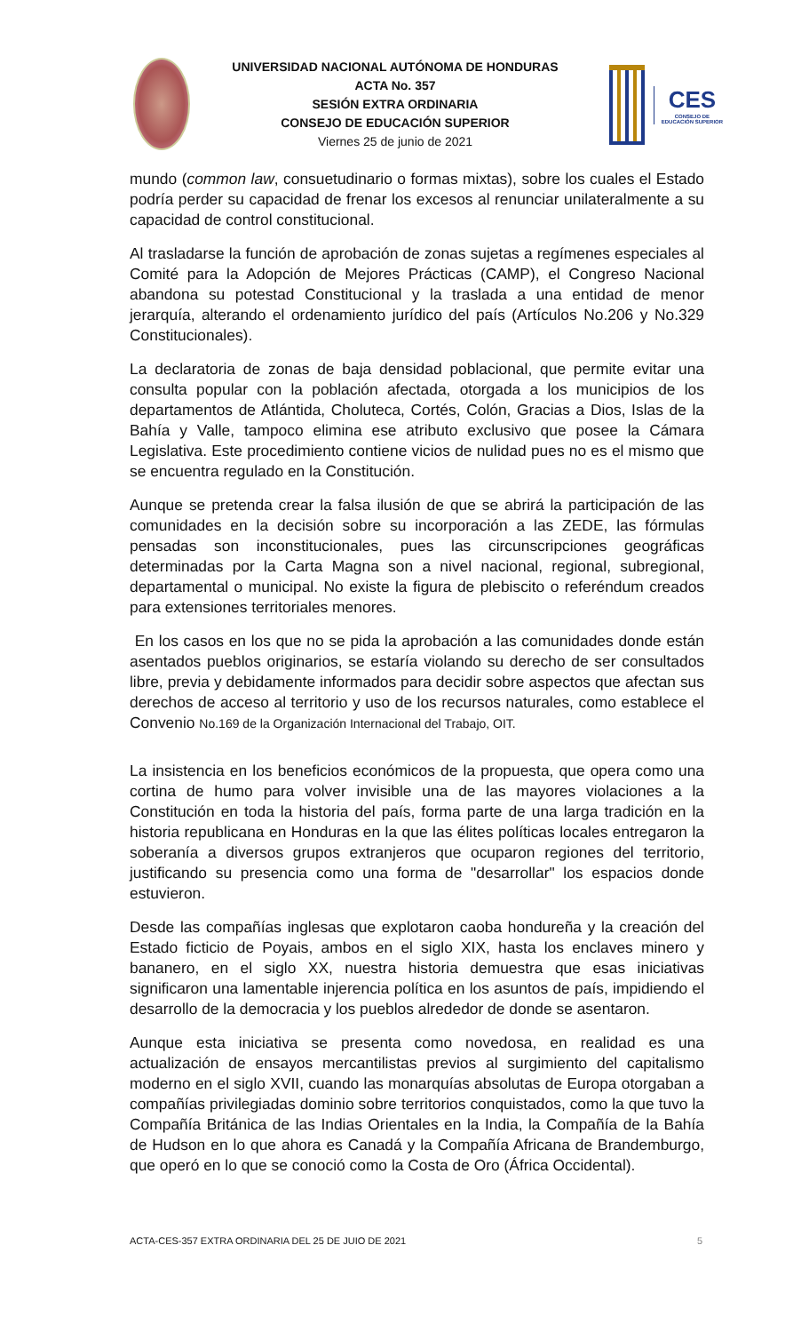UNIVERSIDAD NACIONAL AUTÓNOMA DE HONDURAS
ACTA No. 357
SESIÓN EXTRA ORDINARIA
CONSEJO DE EDUCACIÓN SUPERIOR
Viernes 25 de junio de 2021
CES
CONSEJO DE EDUCACIÓN SUPERIOR
mundo (common law, consuetudinario o formas mixtas), sobre los cuales el Estado podría perder su capacidad de frenar los excesos al renunciar unilateralmente a su capacidad de control constitucional.
Al trasladarse la función de aprobación de zonas sujetas a regímenes especiales al Comité para la Adopción de Mejores Prácticas (CAMP), el Congreso Nacional abandona su potestad Constitucional y la traslada a una entidad de menor jerarquía, alterando el ordenamiento jurídico del país (Artículos No.206 y No.329 Constitucionales).
La declaratoria de zonas de baja densidad poblacional, que permite evitar una consulta popular con la población afectada, otorgada a los municipios de los departamentos de Atlántida, Choluteca, Cortés, Colón, Gracias a Dios, Islas de la Bahía y Valle, tampoco elimina ese atributo exclusivo que posee la Cámara Legislativa. Este procedimiento contiene vicios de nulidad pues no es el mismo que se encuentra regulado en la Constitución.
Aunque se pretenda crear la falsa ilusión de que se abrirá la participación de las comunidades en la decisión sobre su incorporación a las ZEDE, las fórmulas pensadas son inconstitucionales, pues las circunscripciones geográficas determinadas por la Carta Magna son a nivel nacional, regional, subregional, departamental o municipal. No existe la figura de plebiscito o referéndum creados para extensiones territoriales menores.
En los casos en los que no se pida la aprobación a las comunidades donde están asentados pueblos originarios, se estaría violando su derecho de ser consultados libre, previa y debidamente informados para decidir sobre aspectos que afectan sus derechos de acceso al territorio y uso de los recursos naturales, como establece el Convenio No.169 de la Organización Internacional del Trabajo, OIT.
La insistencia en los beneficios económicos de la propuesta, que opera como una cortina de humo para volver invisible una de las mayores violaciones a la Constitución en toda la historia del país, forma parte de una larga tradición en la historia republicana en Honduras en la que las élites políticas locales entregaron la soberanía a diversos grupos extranjeros que ocuparon regiones del territorio, justificando su presencia como una forma de "desarrollar" los espacios donde estuvieron.
Desde las compañías inglesas que explotaron caoba hondureña y la creación del Estado ficticio de Poyais, ambos en el siglo XIX, hasta los enclaves minero y bananero, en el siglo XX, nuestra historia demuestra que esas iniciativas significaron una lamentable injerencia política en los asuntos de país, impidiendo el desarrollo de la democracia y los pueblos alrededor de donde se asentaron.
Aunque esta iniciativa se presenta como novedosa, en realidad es una actualización de ensayos mercantilistas previos al surgimiento del capitalismo moderno en el siglo XVII, cuando las monarquías absolutas de Europa otorgaban a compañías privilegiadas dominio sobre territorios conquistados, como la que tuvo la Compañía Británica de las Indias Orientales en la India, la Compañía de la Bahía de Hudson en lo que ahora es Canadá y la Compañía Africana de Brandemburgo, que operó en lo que se conoció como la Costa de Oro (África Occidental).
ACTA-CES-357 EXTRA ORDINARIA DEL 25 DE JUIO DE 2021 5